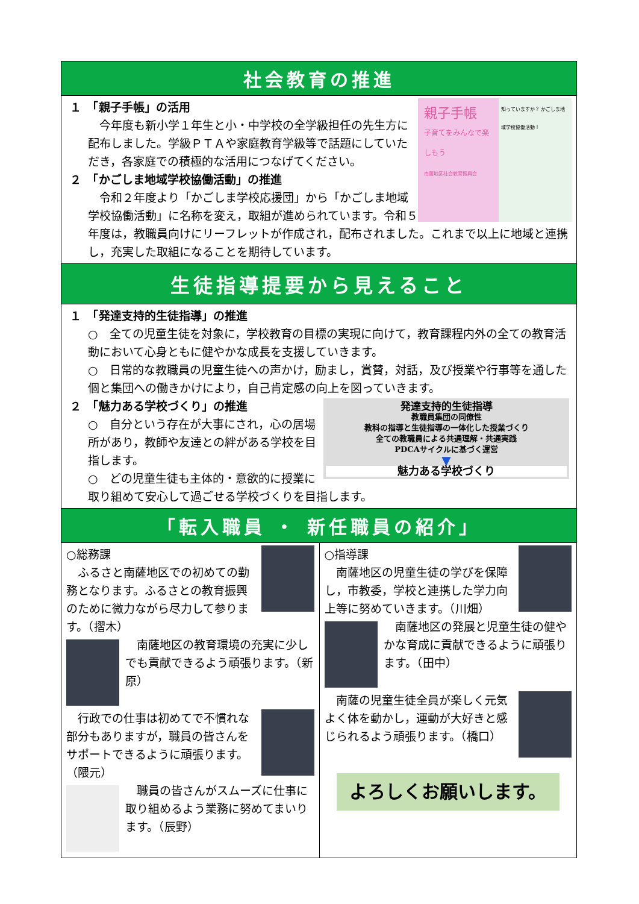社会教育の推進
親子手帳
子育てをみんなで楽しもう
南薩地区社会教育振興会
知っていますか？ かごしま地域学校協働活動！
１　「親子手帳」の活用
　今年度も新小学１年生と小・中学校の全学級担任の先生方に配布しました。学級ＰＴＡや家庭教育学級等で話題にしていただき，各家庭での積極的な活用につなげてください。
２　「かごしま地域学校協働活動」の推進
　令和２年度より「かごしま学校応援団」から「かごしま地域学校協働活動」に名称を変え，取組が進められています。令和５年度は，教職員向けにリーフレットが作成され，配布されました。これまで以上に地域と連携し，充実した取組になることを期待しています。
生徒指導提要から見えること
１　「発達支持的生徒指導」の推進
○　全ての児童生徒を対象に，学校教育の目標の実現に向けて，教育課程内外の全ての教育活動において心身ともに健やかな成長を支援していきます。
○　日常的な教職員の児童生徒への声かけ，励まし，賞賛，対話，及び授業や行事等を通した個と集団への働きかけにより，自己肯定感の向上を図っていきます。
発達支持的生徒指導
教職員集団の同僚性
教科の指導と生徒指導の一体化した授業づくり
全ての教職員による共通理解・共通実践
PDCAサイクルに基づく運営
▼
魅力ある学校づくり
２　「魅力ある学校づくり」の推進
○　自分という存在が大事にされ，心の居場所があり，教師や友達との絆がある学校を目指します。
○　どの児童生徒も主体的・意欲的に授業に取り組めて安心して過ごせる学校づくりを目指します。
「転入職員 ・ 新任職員の紹介」
○総務課
　ふるさと南薩地区での初めての勤務となります。ふるさとの教育振興のために微力ながら尽力して参ります。（摺木）
　南薩地区の教育環境の充実に少しでも貢献できるよう頑張ります。（新原）
　行政での仕事は初めてで不慣れな部分もありますが，職員の皆さんをサポートできるように頑張ります。（隈元）
　職員の皆さんがスムーズに仕事に取り組めるよう業務に努めてまいります。（辰野）
○指導課
　南薩地区の児童生徒の学びを保障し，市教委，学校と連携した学力向上等に努めていきます。（川畑）
　南薩地区の発展と児童生徒の健やかな育成に貢献できるように頑張ります。（田中）
　南薩の児童生徒全員が楽しく元気よく体を動かし，運動が大好きと感じられるよう頑張ります。（橋口）
よろしくお願いします。